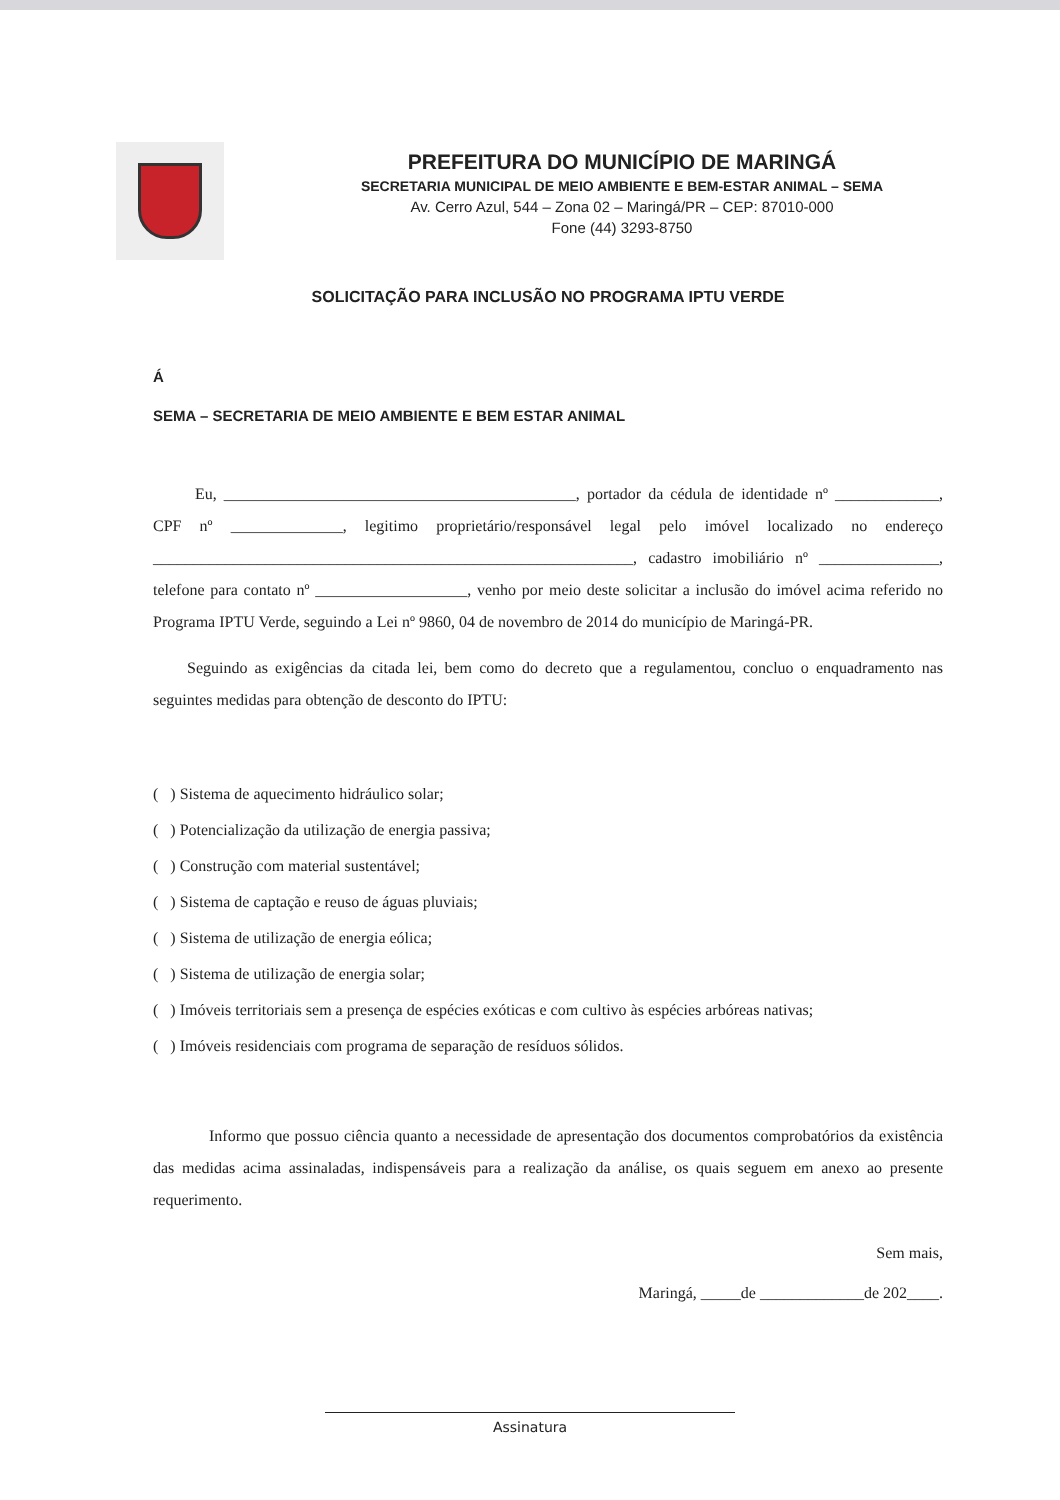PREFEITURA DO MUNICÍPIO DE MARINGÁ
SECRETARIA MUNICIPAL DE MEIO AMBIENTE E BEM-ESTAR ANIMAL – SEMA
Av. Cerro Azul, 544 – Zona 02 – Maringá/PR – CEP: 87010-000
Fone (44) 3293-8750
SOLICITAÇÃO PARA INCLUSÃO NO PROGRAMA IPTU VERDE
Á
SEMA – SECRETARIA DE MEIO AMBIENTE E BEM ESTAR ANIMAL
Eu, ____________________________________________, portador da cédula de identidade nº _____________, CPF nº ______________, legitimo proprietário/responsável legal pelo imóvel localizado no endereço ____________________________________________________________, cadastro imobiliário nº _______________, telefone para contato nº ___________________, venho por meio deste solicitar a inclusão do imóvel acima referido no Programa IPTU Verde, seguindo a Lei nº 9860, 04 de novembro de 2014 do município de Maringá-PR.
Seguindo as exigências da citada lei, bem como do decreto que a regulamentou, concluo o enquadramento nas seguintes medidas para obtenção de desconto do IPTU:
( ) Sistema de aquecimento hidráulico solar;
( ) Potencialização da utilização de energia passiva;
( ) Construção com material sustentável;
( ) Sistema de captação e reuso de águas pluviais;
( ) Sistema de utilização de energia eólica;
( ) Sistema de utilização de energia solar;
( ) Imóveis territoriais sem a presença de espécies exóticas e com cultivo às espécies arbóreas nativas;
( ) Imóveis residenciais com programa de separação de resíduos sólidos.
Informo que possuo ciência quanto a necessidade de apresentação dos documentos comprobatórios da existência das medidas acima assinaladas, indispensáveis para a realização da análise, os quais seguem em anexo ao presente requerimento.
Sem mais,
Maringá, _____de _____________de 202____.
Assinatura